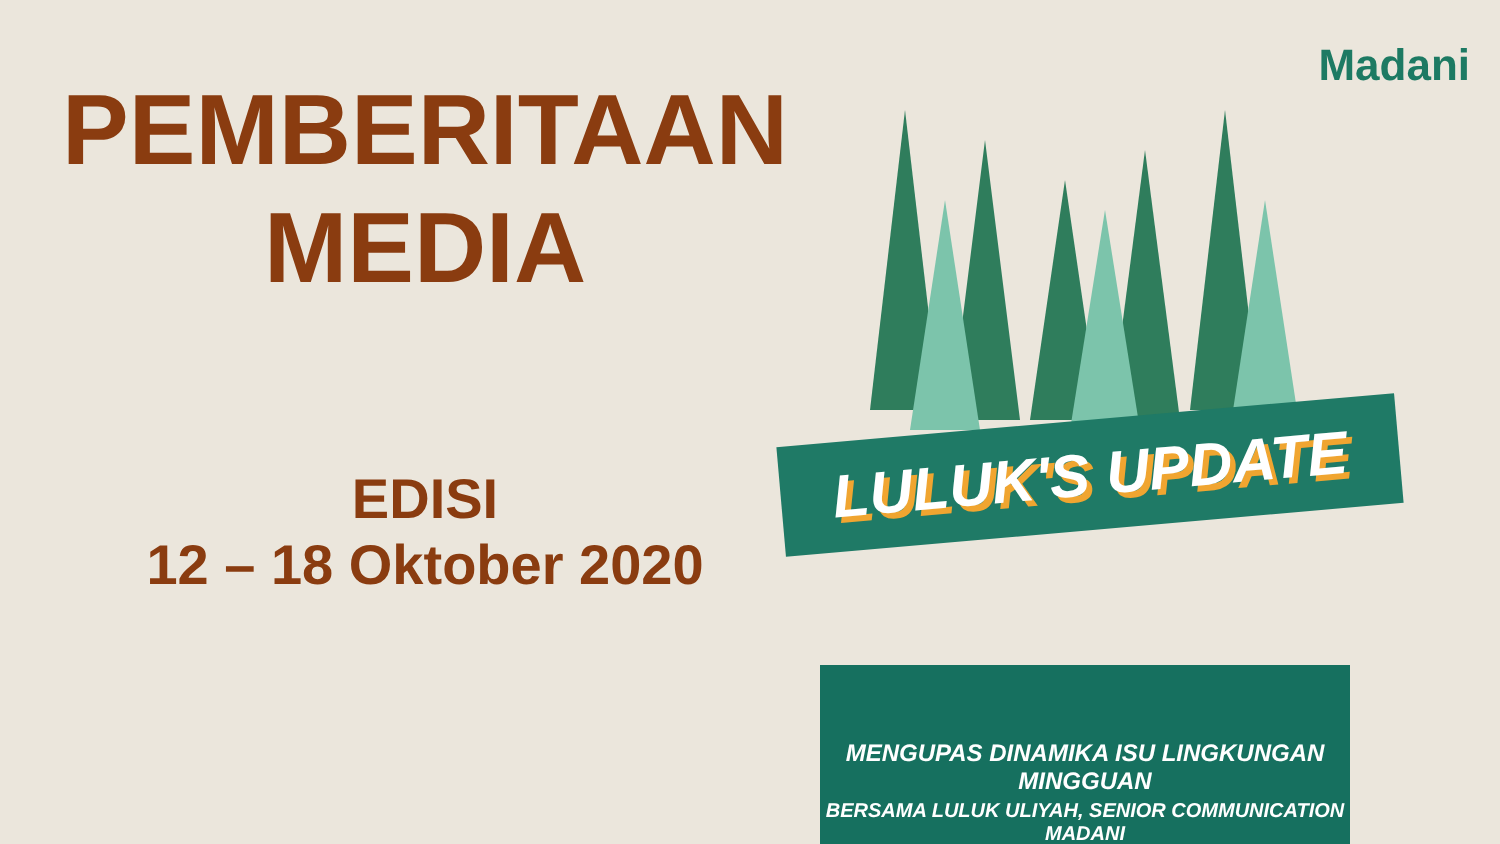PEMBERITAAN
MEDIA
EDISI
12 – 18 Oktober 2020
Madani
LULUK'S UPDATE
MENGUPAS DINAMIKA ISU LINGKUNGAN MINGGUAN
BERSAMA LULUK ULIYAH, SENIOR COMMUNICATION MADANI